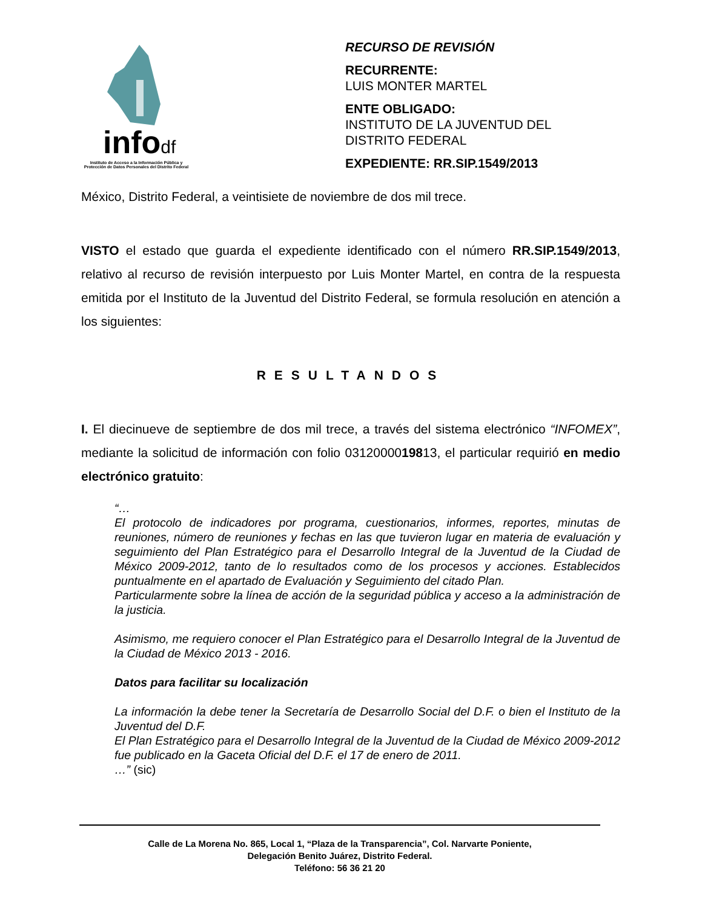infodf
Instituto de Acceso a la Información Pública y Protección de Datos Personales del Distrito Federal
RECURSO DE REVISIÓN
RECURRENTE:
LUIS MONTER MARTEL
ENTE OBLIGADO:
INSTITUTO DE LA JUVENTUD DEL DISTRITO FEDERAL
EXPEDIENTE: RR.SIP.1549/2013
México, Distrito Federal, a veintisiete de noviembre de dos mil trece.
VISTO el estado que guarda el expediente identificado con el número RR.SIP.1549/2013, relativo al recurso de revisión interpuesto por Luis Monter Martel, en contra de la respuesta emitida por el Instituto de la Juventud del Distrito Federal, se formula resolución en atención a los siguientes:
RESULTANDOS
I. El diecinueve de septiembre de dos mil trece, a través del sistema electrónico “INFOMEX”, mediante la solicitud de información con folio 0312000019813, el particular requirió en medio electrónico gratuito:
“…
El protocolo de indicadores por programa, cuestionarios, informes, reportes, minutas de reuniones, número de reuniones y fechas en las que tuvieron lugar en materia de evaluación y seguimiento del Plan Estratégico para el Desarrollo Integral de la Juventud de la Ciudad de México 2009-2012, tanto de lo resultados como de los procesos y acciones. Establecidos puntualmente en el apartado de Evaluación y Seguimiento del citado Plan.
Particularmente sobre la línea de acción de la seguridad pública y acceso a la administración de la justicia.
Asimismo, me requiero conocer el Plan Estratégico para el Desarrollo Integral de la Juventud de la Ciudad de México 2013 - 2016.
Datos para facilitar su localización
La información la debe tener la Secretaría de Desarrollo Social del D.F. o bien el Instituto de la Juventud del D.F.
El Plan Estratégico para el Desarrollo Integral de la Juventud de la Ciudad de México 2009-2012 fue publicado en la Gaceta Oficial del D.F. el 17 de enero de 2011.
…” (sic)
Calle de La Morena No. 865, Local 1, “Plaza de la Transparencia”, Col. Narvarte Poniente,
Delegación Benito Juárez, Distrito Federal.
Teléfono: 56 36 21 20